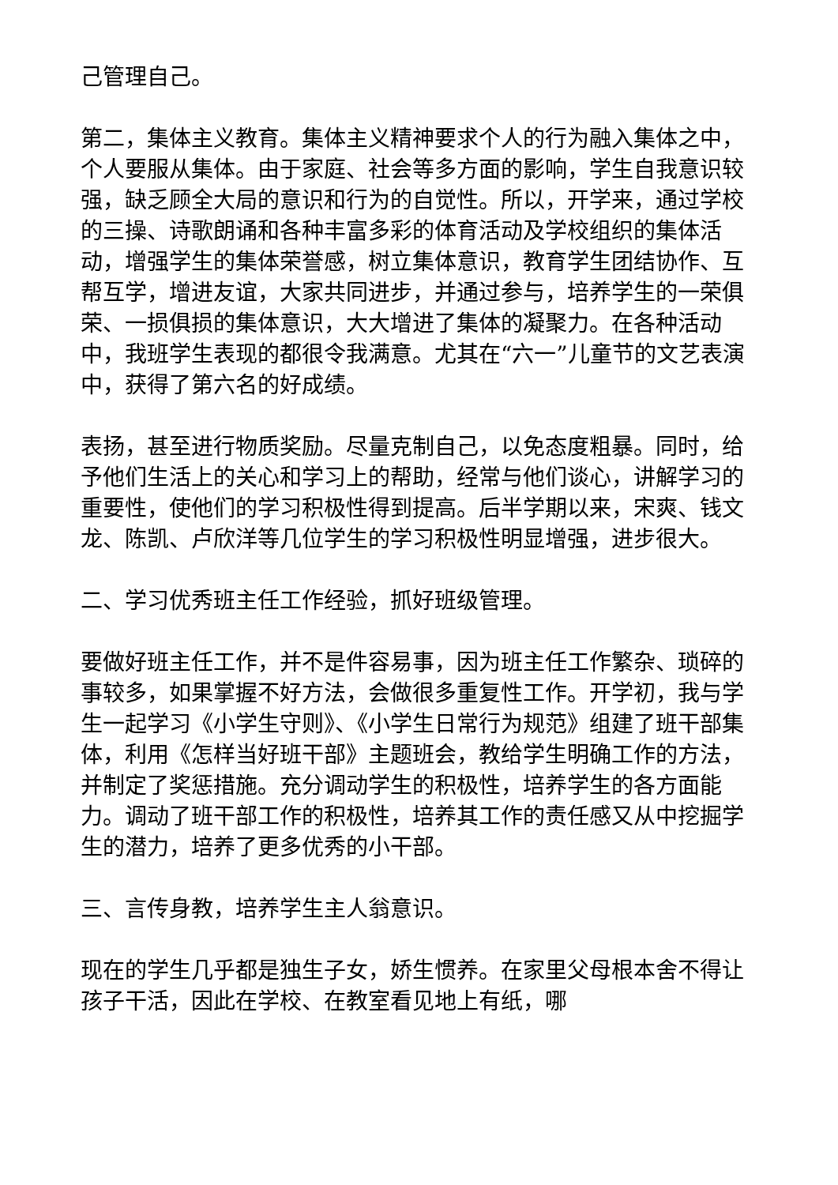己管理自己。
第二，集体主义教育。集体主义精神要求个人的行为融入集体之中，个人要服从集体。由于家庭、社会等多方面的影响，学生自我意识较强，缺乏顾全大局的意识和行为的自觉性。所以，开学来，通过学校的三操、诗歌朗诵和各种丰富多彩的体育活动及学校组织的集体活动，增强学生的集体荣誉感，树立集体意识，教育学生团结协作、互帮互学，增进友谊，大家共同进步，并通过参与，培养学生的一荣俱荣、一损俱损的集体意识，大大增进了集体的凝聚力。在各种活动中，我班学生表现的都很令我满意。尤其在“六一”儿童节的文艺表演中，获得了第六名的好成绩。
表扬，甚至进行物质奖励。尽量克制自己，以免态度粗暴。同时，给予他们生活上的关心和学习上的帮助，经常与他们谈心，讲解学习的重要性，使他们的学习积极性得到提高。后半学期以来，宋爽、钱文龙、陈凯、卢欣洋等几位学生的学习积极性明显增强，进步很大。
二、学习优秀班主任工作经验，抓好班级管理。
要做好班主任工作，并不是件容易事，因为班主任工作繁杂、琐碎的事较多，如果掌握不好方法，会做很多重复性工作。开学初，我与学生一起学习《小学生守则》、《小学生日常行为规范》组建了班干部集体，利用《怎样当好班干部》主题班会，教给学生明确工作的方法，并制定了奖惩措施。充分调动学生的积极性，培养学生的各方面能力。调动了班干部工作的积极性，培养其工作的责任感又从中挖掘学生的潜力，培养了更多优秀的小干部。
三、言传身教，培养学生主人翁意识。
现在的学生几乎都是独生子女，娇生惯养。在家里父母根本舍不得让孩子干活，因此在学校、在教室看见地上有纸，哪